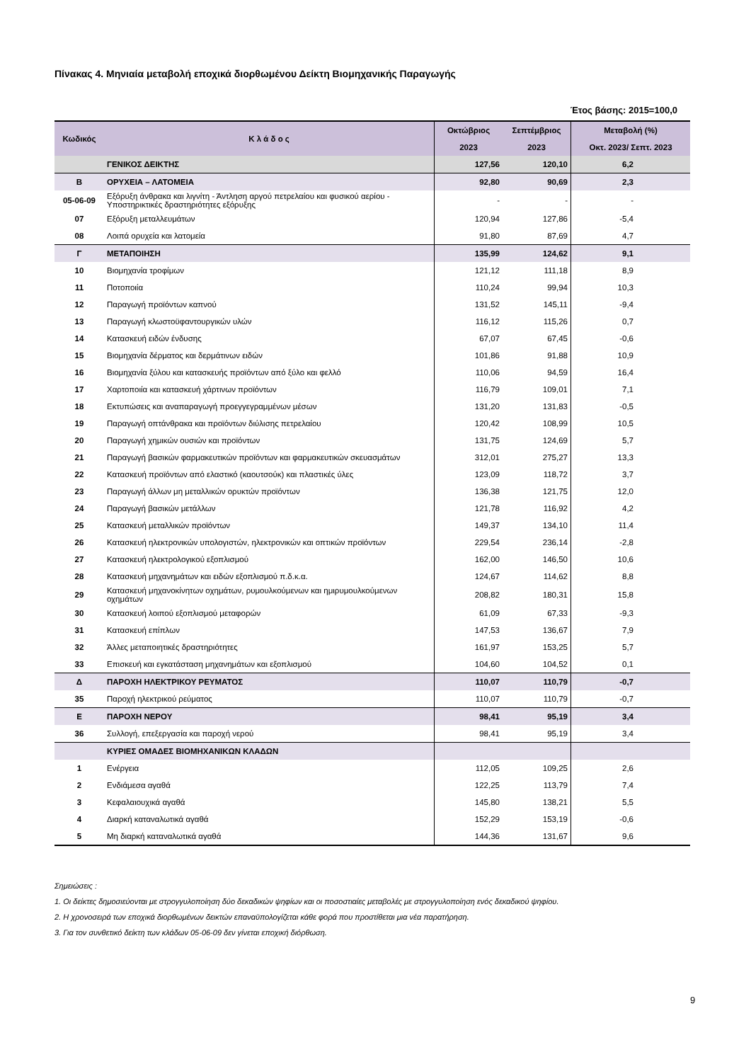Πίνακας 4. Μηνιαία μεταβολή εποχικά διορθωμένου Δείκτη Βιομηχανικής Παραγωγής
Έτος βάσης: 2015=100,0
| Κωδικός | Κ λ ά δ ο ς | Οκτώβριος | Σεπτέμβριος | Μεταβολή (%) |
| --- | --- | --- | --- | --- |
| | | 2023 | 2023 | Οκτ. 2023/ Σεπτ. 2023 |
| | ΓΕΝΙΚΟΣ ΔΕΙΚΤΗΣ | 127,56 | 120,10 | 6,2 |
| Β | ΟΡΥΧΕΙΑ – ΛΑΤΟΜΕΙΑ | 92,80 | 90,69 | 2,3 |
| 05-06-09 | Εξόρυξη άνθρακα και λιγνίτη - Άντληση αργού πετρελαίου και φυσικού αερίου - Υποστηρικτικές δραστηριότητες εξόρυξης | - | - | - |
| 07 | Εξόρυξη μεταλλευμάτων | 120,94 | 127,86 | -5,4 |
| 08 | Λοιπά ορυχεία και λατομεία | 91,80 | 87,69 | 4,7 |
| Γ | ΜΕΤΑΠΟΙΗΣΗ | 135,99 | 124,62 | 9,1 |
| 10 | Βιομηχανία τροφίμων | 121,12 | 111,18 | 8,9 |
| 11 | Ποτοποιία | 110,24 | 99,94 | 10,3 |
| 12 | Παραγωγή προϊόντων καπνού | 131,52 | 145,11 | -9,4 |
| 13 | Παραγωγή κλωστοϋφαντουργικών υλών | 116,12 | 115,26 | 0,7 |
| 14 | Κατασκευή ειδών ένδυσης | 67,07 | 67,45 | -0,6 |
| 15 | Βιομηχανία δέρματος και δερμάτινων ειδών | 101,86 | 91,88 | 10,9 |
| 16 | Βιομηχανία ξύλου και κατασκευής προϊόντων από ξύλο και φελλό | 110,06 | 94,59 | 16,4 |
| 17 | Χαρτοποιία και κατασκευή χάρτινων προϊόντων | 116,79 | 109,01 | 7,1 |
| 18 | Εκτυπώσεις και αναπαραγωγή προεγγεγραμμένων μέσων | 131,20 | 131,83 | -0,5 |
| 19 | Παραγωγή οπτάνθρακα και προϊόντων διύλισης πετρελαίου | 120,42 | 108,99 | 10,5 |
| 20 | Παραγωγή χημικών ουσιών και προϊόντων | 131,75 | 124,69 | 5,7 |
| 21 | Παραγωγή βασικών φαρμακευτικών προϊόντων και φαρμακευτικών σκευασμάτων | 312,01 | 275,27 | 13,3 |
| 22 | Κατασκευή προϊόντων από ελαστικό (καουτσούκ) και πλαστικές ύλες | 123,09 | 118,72 | 3,7 |
| 23 | Παραγωγή άλλων μη μεταλλικών ορυκτών προϊόντων | 136,38 | 121,75 | 12,0 |
| 24 | Παραγωγή βασικών μετάλλων | 121,78 | 116,92 | 4,2 |
| 25 | Κατασκευή μεταλλικών προϊόντων | 149,37 | 134,10 | 11,4 |
| 26 | Κατασκευή ηλεκτρονικών υπολογιστών, ηλεκτρονικών και οπτικών προϊόντων | 229,54 | 236,14 | -2,8 |
| 27 | Κατασκευή ηλεκτρολογικού εξοπλισμού | 162,00 | 146,50 | 10,6 |
| 28 | Κατασκευή μηχανημάτων και ειδών εξοπλισμού π.δ.κ.α. | 124,67 | 114,62 | 8,8 |
| 29 | Κατασκευή μηχανοκίνητων οχημάτων, ρυμουλκούμενων και ημιρυμουλκούμενων οχημάτων | 208,82 | 180,31 | 15,8 |
| 30 | Κατασκευή λοιπού εξοπλισμού μεταφορών | 61,09 | 67,33 | -9,3 |
| 31 | Κατασκευή επίπλων | 147,53 | 136,67 | 7,9 |
| 32 | Άλλες μεταποιητικές δραστηριότητες | 161,97 | 153,25 | 5,7 |
| 33 | Επισκευή και εγκατάσταση μηχανημάτων και εξοπλισμού | 104,60 | 104,52 | 0,1 |
| Δ | ΠΑΡΟΧΗ ΗΛΕΚΤΡΙΚΟΥ ΡΕΥΜΑΤΟΣ | 110,07 | 110,79 | -0,7 |
| 35 | Παροχή ηλεκτρικού ρεύματος | 110,07 | 110,79 | -0,7 |
| Ε | ΠΑΡΟΧΗ ΝΕΡΟΥ | 98,41 | 95,19 | 3,4 |
| 36 | Συλλογή, επεξεργασία και παροχή νερού | 98,41 | 95,19 | 3,4 |
| | ΚΥΡΙΕΣ ΟΜΑΔΕΣ ΒΙΟΜΗΧΑΝΙΚΩΝ ΚΛΑΔΩΝ | | | |
| 1 | Ενέργεια | 112,05 | 109,25 | 2,6 |
| 2 | Ενδιάμεσα αγαθά | 122,25 | 113,79 | 7,4 |
| 3 | Κεφαλαιουχικά αγαθά | 145,80 | 138,21 | 5,5 |
| 4 | Διαρκή καταναλωτικά αγαθά | 152,29 | 153,19 | -0,6 |
| 5 | Μη διαρκή καταναλωτικά αγαθά | 144,36 | 131,67 | 9,6 |
Σημειώσεις :
1. Οι δείκτες δημοσιεύονται με στρογγυλοποίηση δύο δεκαδικών ψηφίων και οι ποσοστιαίες μεταβολές με στρογγυλοποίηση ενός δεκαδικού ψηφίου.
2. Η χρονοσειρά των εποχικά διορθωμένων δεικτών επαναϋπολογίζεται κάθε φορά που προστίθεται μια νέα παρατήρηση.
3. Για τον συνθετικό δείκτη των κλάδων 05-06-09 δεν γίνεται εποχική διόρθωση.
9